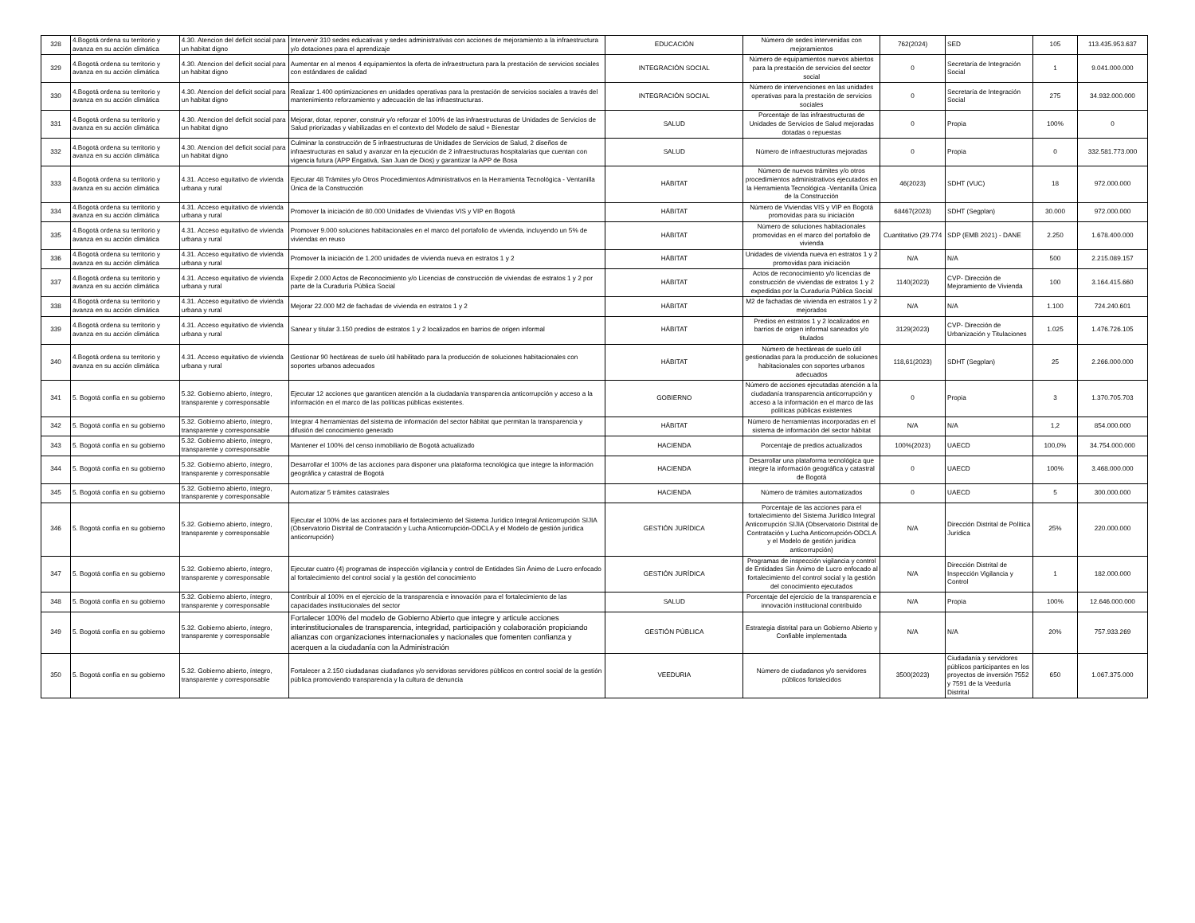| 328 | 4.Bogotá ordena su territorio y avanza en su acción climática | 4.30. Atencion del deficit social para un habitat digno | Intervenir 310 sedes educativas y sedes administrativas con acciones de mejoramiento a la infraestructura y/o dotaciones para el aprendizaje | EDUCACIÓN | Número de sedes intervenidas con mejoramientos | 762(2024) | SED | 105 | 113.435.953.637 |
| 329 | 4.Bogotá ordena su territorio y avanza en su acción climática | 4.30. Atencion del deficit social para un habitat digno | Aumentar en al menos 4 equipamientos la oferta de infraestructura para la prestación de servicios sociales con estándares de calidad | INTEGRACIÓN SOCIAL | Número de equipamientos nuevos abiertos para la prestación de servicios del sector social | 0 | Secretaría de Integración Social | 1 | 9.041.000.000 |
| 330 | 4.Bogotá ordena su territorio y avanza en su acción climática | 4.30. Atencion del deficit social para un habitat digno | Realizar 1.400 optimizaciones en unidades operativas para la prestación de servicios sociales a través del mantenimiento reforzamiento y adecuación de las infraestructuras. | INTEGRACIÓN SOCIAL | Número de intervenciones en las unidades operativas para la prestación de servicios sociales | 0 | Secretaría de Integración Social | 275 | 34.932.000.000 |
| 331 | 4.Bogotá ordena su territorio y avanza en su acción climática | 4.30. Atencion del deficit social para un habitat digno | Mejorar, dotar, reponer, construir y/o reforzar el 100% de las infraestructuras de Unidades de Servicios de Salud priorizadas y viabilizadas en el contexto del Modelo de salud + Bienestar | SALUD | Porcentaje de las infraestructuras de Unidades de Servicios de Salud mejoradas dotadas o repuestas | 0 | Propia | 100% | 0 |
| 332 | 4.Bogotá ordena su territorio y avanza en su acción climática | 4.30. Atencion del deficit social para un habitat digno | Culminar la construcción de 5 infraestructuras de Unidades de Servicios de Salud, 2 diseños de infraestructuras en salud y avanzar en la ejecución de 2 infraestructuras hospitalarias que cuentan con vigencia futura (APP Engativá, San Juan de Dios) y garantizar la APP de Bosa | SALUD | Número de infraestructuras mejoradas | 0 | Propia | 0 | 332.581.773.000 |
| 333 | 4.Bogotá ordena su territorio y avanza en su acción climática | 4.31. Acceso equitativo de vivienda urbana y rural | Ejecutar 48 Trámites y/o Otros Procedimientos Administrativos en la Herramienta Tecnológica - Ventanilla Única de la Construcción | HÁBITAT | Número de nuevos trámites y/o otros procedimientos administrativos ejecutados en la Herramienta Tecnológica -Ventanilla Única de la Construcción | 46(2023) | SDHT (VUC) | 18 | 972.000.000 |
| 334 | 4.Bogotá ordena su territorio y avanza en su acción climática | 4.31. Acceso equitativo de vivienda urbana y rural | Promover la iniciación de 80.000 Unidades de Viviendas VIS y VIP en Bogotá | HÁBITAT | Número de Viviendas VIS y VIP en Bogotá promovidas para su iniciación | 68467(2023) | SDHT (Segplan) | 30.000 | 972.000.000 |
| 335 | 4.Bogotá ordena su territorio y avanza en su acción climática | 4.31. Acceso equitativo de vivienda urbana y rural | Promover 9.000 soluciones habitacionales en el marco del portafolio de vivienda, incluyendo un 5% de viviendas en reuso | HÁBITAT | Número de soluciones habitacionales promovidas en el marco del portafolio de vivienda | Cuantitativo (29.774 | SDP (EMB 2021) - DANE | 2.250 | 1.678.400.000 |
| 336 | 4.Bogotá ordena su territorio y avanza en su acción climática | 4.31. Acceso equitativo de vivienda urbana y rural | Promover la iniciación de 1.200 unidades de vivienda nueva en estratos 1 y 2 | HÁBITAT | Unidades de vivienda nueva en estratos 1 y 2 promovidas para iniciación | N/A | N/A | 500 | 2.215.089.157 |
| 337 | 4.Bogotá ordena su territorio y avanza en su acción climática | 4.31. Acceso equitativo de vivienda urbana y rural | Expedir 2.000 Actos de Reconocimiento y/o Licencias de construcción de viviendas de estratos 1 y 2 por parte de la Curaduría Pública Social | HÁBITAT | Actos de reconocimiento y/o licencias de construcción de viviendas de estratos 1 y 2 expedidas por la Curaduría Pública Social | 1140(2023) | CVP- Dirección de Mejoramiento de Vivienda | 100 | 3.164.415.660 |
| 338 | 4.Bogotá ordena su territorio y avanza en su acción climática | 4.31. Acceso equitativo de vivienda urbana y rural | Mejorar 22.000 M2 de fachadas de vivienda en estratos 1 y 2 | HÁBITAT | M2 de fachadas de vivienda en estratos 1 y 2 mejorados | N/A | N/A | 1.100 | 724.240.601 |
| 339 | 4.Bogotá ordena su territorio y avanza en su acción climática | 4.31. Acceso equitativo de vivienda urbana y rural | Sanear y titular 3.150 predios de estratos 1 y 2 localizados en barrios de origen informal | HÁBITAT | Predios en estratos 1 y 2 localizados en barrios de origen informal saneados y/o titulados | 3129(2023) | CVP- Dirección de Urbanización y Titulaciones | 1.025 | 1.476.726.105 |
| 340 | 4.Bogotá ordena su territorio y avanza en su acción climática | 4.31. Acceso equitativo de vivienda urbana y rural | Gestionar 90 hectáreas de suelo útil habilitado para la producción de soluciones habitacionales con soportes urbanos adecuados | HÁBITAT | Número de hectáreas de suelo útil gestionadas para la producción de soluciones habitacionales con soportes urbanos adecuados | 118,61(2023) | SDHT (Segplan) | 25 | 2.266.000.000 |
| 341 | 5. Bogotá confía en su gobierno | 5.32. Gobierno abierto, íntegro, transparente y corresponsable | Ejecutar 12 acciones que garanticen atención a la ciudadanía transparencia anticorrupción y acceso a la información en el marco de las políticas públicas existentes. | GOBIERNO | Número de acciones ejecutadas atención a la ciudadanía transparencia anticorrupción y acceso a la información en el marco de las políticas públicas existentes | 0 | Propia | 3 | 1.370.705.703 |
| 342 | 5. Bogotá confía en su gobierno | 5.32. Gobierno abierto, íntegro, transparente y corresponsable | Integrar 4 herramientas del sistema de información del sector hábitat que permitan la transparencia y difusión del conocimiento generado | HÁBITAT | Número de herramientas incorporadas en el sistema de información del sector hábitat | N/A | N/A | 1,2 | 854.000.000 |
| 343 | 5. Bogotá confía en su gobierno | 5.32. Gobierno abierto, íntegro, transparente y corresponsable | Mantener el 100% del censo inmobiliario de Bogotá actualizado | HACIENDA | Porcentaje de predios actualizados | 100%(2023) | UAECD | 100,0% | 34.754.000.000 |
| 344 | 5. Bogotá confía en su gobierno | 5.32. Gobierno abierto, íntegro, transparente y corresponsable | Desarrollar el 100% de las acciones para disponer una plataforma tecnológica que integre la información geográfica y catastral de Bogotá | HACIENDA | Desarrollar una plataforma tecnológica que integre la información geográfica y catastral de Bogotá | 0 | UAECD | 100% | 3.468.000.000 |
| 345 | 5. Bogotá confía en su gobierno | 5.32. Gobierno abierto, íntegro, transparente y corresponsable | Automatizar 5 trámites catastrales | HACIENDA | Número de trámites automatizados | 0 | UAECD | 5 | 300.000.000 |
| 346 | 5. Bogotá confía en su gobierno | 5.32. Gobierno abierto, íntegro, transparente y corresponsable | Ejecutar el 100% de las acciones para el fortalecimiento del Sistema Jurídico Integral Anticorrupción SIJIA (Observatorio Distrital de Contratación y Lucha Anticorrupción-ODCLA y el Modelo de gestión jurídica anticorrupción) | GESTIÓN JURÍDICA | Porcentaje de las acciones para el fortalecimiento del Sistema Jurídico Integral Anticorrupción SIJIA (Observatorio Distrital de Contratación y Lucha Anticorrupción-ODCLA y el Modelo de gestión jurídica anticorrupción) | N/A | Dirección Distrital de Política Jurídica | 25% | 220.000.000 |
| 347 | 5. Bogotá confía en su gobierno | 5.32. Gobierno abierto, íntegro, transparente y corresponsable | Ejecutar cuatro (4) programas de inspección vigilancia y control de Entidades Sin Ánimo de Lucro enfocado al fortalecimiento del control social y la gestión del conocimiento | GESTIÓN JURÍDICA | Programas de inspección vigilancia y control de Entidades Sin Ánimo de Lucro enfocado al fortalecimiento del control social y la gestión del conocimiento ejecutados | N/A | Dirección Distrital de Inspección Vigilancia y Control | 1 | 182.000.000 |
| 348 | 5. Bogotá confía en su gobierno | 5.32. Gobierno abierto, íntegro, transparente y corresponsable | Contribuir al 100% en el ejercicio de la transparencia e innovación para el fortalecimiento de las capacidades institucionales del sector | SALUD | Porcentaje del ejercicio de la transparencia e innovación institucional contribuido | N/A | Propia | 100% | 12.646.000.000 |
| 349 | 5. Bogotá confía en su gobierno | 5.32. Gobierno abierto, íntegro, transparente y corresponsable | Fortalecer 100% del modelo de Gobierno Abierto que integre y articule acciones interinstitucionales de transparencia, integridad, participación y colaboración propiciando alianzas con organizaciones internacionales y nacionales que fomenten confianza y acerquen a la ciudadanía con la Administración | GESTIÓN PÚBLICA | Estrategia distrital para un Gobierno Abierto y Confiable implementada | N/A | N/A | 20% | 757.933.269 |
| 350 | 5. Bogotá confía en su gobierno | 5.32. Gobierno abierto, íntegro, transparente y corresponsable | Fortalecer a 2.150 ciudadanas ciudadanos y/o servidoras servidores públicos en control social de la gestión pública promoviendo transparencia y la cultura de denuncia | VEEDURIA | Número de ciudadanos y/o servidores públicos fortalecidos | 3500(2023) | Ciudadanía y servidores públicos participantes en los proyectos de inversión 7552 y 7591 de la Veeduría Distrital | 650 | 1.067.375.000 |